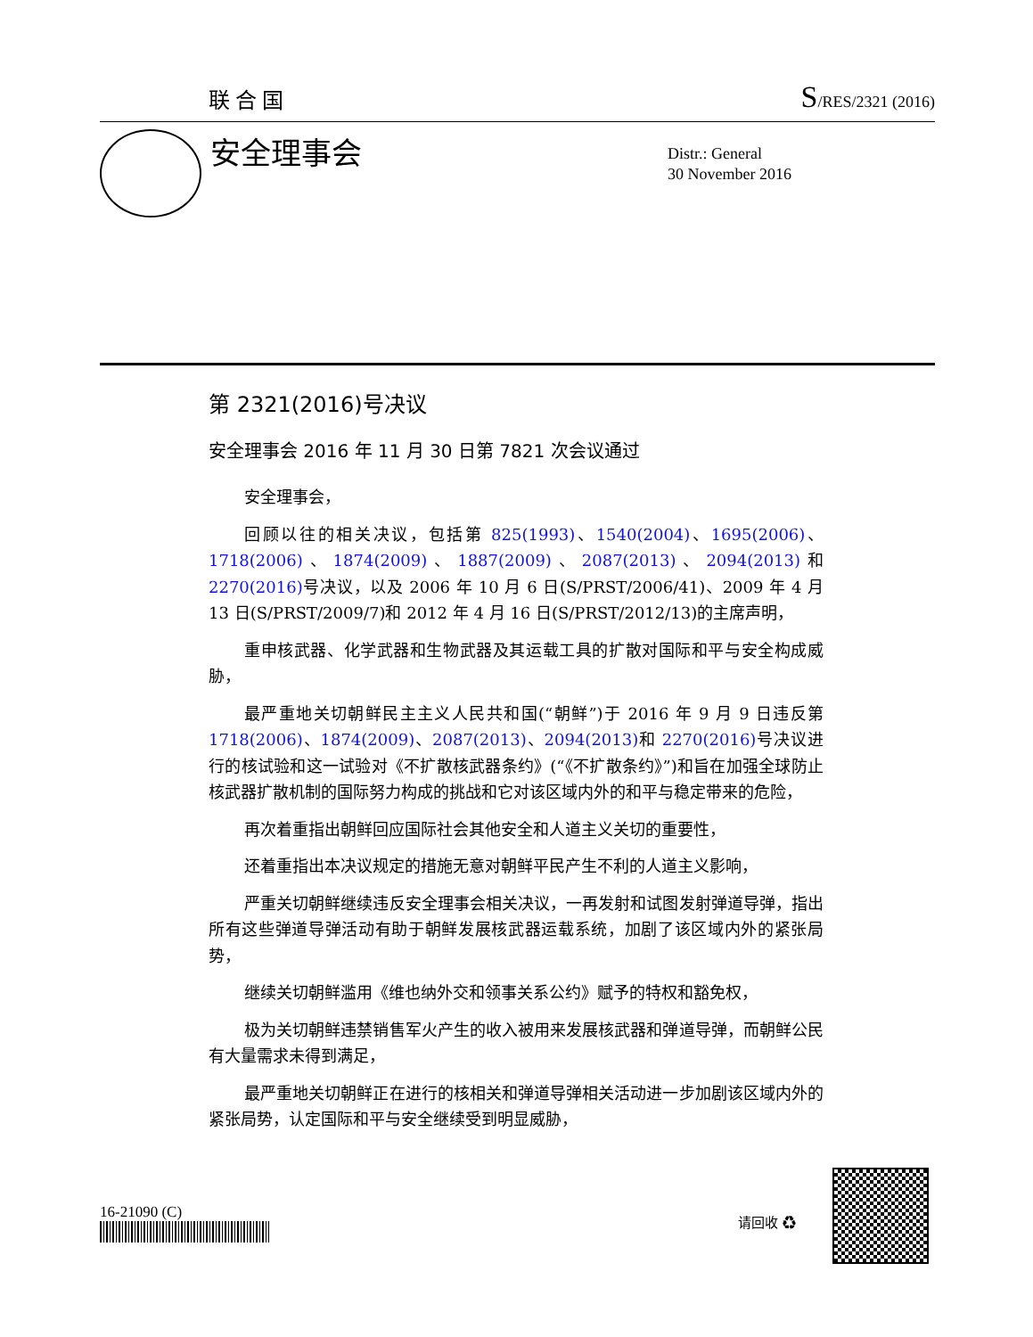联合国 S/RES/2321 (2016)
安全理事会
Distr.: General
30 November 2016
第 2321(2016)号决议
安全理事会 2016 年 11 月 30 日第 7821 次会议通过
安全理事会，
回顾以往的相关决议，包括第 825(1993)、1540(2004)、1695(2006)、1718(2006)、1874(2009)、1887(2009)、2087(2013)、2094(2013) 和 2270(2016) 号决议，以及 2006 年 10 月 6 日(S/PRST/2006/41)、2009 年 4 月 13 日(S/PRST/2009/7)和 2012 年 4 月 16 日(S/PRST/2012/13)的主席声明，
重申核武器、化学武器和生物武器及其运载工具的扩散对国际和平与安全构成威胁，
最严重地关切朝鲜民主主义人民共和国(“朝鲜”)于 2016 年 9 月 9 日违反第 1718(2006)、1874(2009)、2087(2013)、2094(2013) 和 2270(2016) 号决议进行的核试验和这一试验对《不扩散核武器条约》(“《不扩散条约》”)和旨在加强全球防止核武器扩散机制的国际努力构成的挑战和它对该区域内外的和平与稳定带来的危险，
再次着重指出朝鲜回应国际社会其他安全和人道主义关切的重要性，
还着重指出本决议规定的措施无意对朝鲜平民产生不利的人道主义影响，
严重关切朝鲜继续违反安全理事会相关决议，一再发射和试图发射弹道导弹，指出所有这些弹道导弹活动有助于朝鲜发展核武器运载系统，加剧了该区域内外的紧张局势，
继续关切朝鲜滥用《维也纳外交和领事关系公约》赋予的特权和豁免权，
极为关切朝鲜违禁销售军火产生的收入被用来发展核武器和弹道导弹，而朝鲜公民有大量需求未得到满足，
最严重地关切朝鲜正在进行的核相关和弹道导弹相关活动进一步加剧该区域内外的紧张局势，认定国际和平与安全继续受到明显威胁，
16-21090 (C) 请回收 ♻